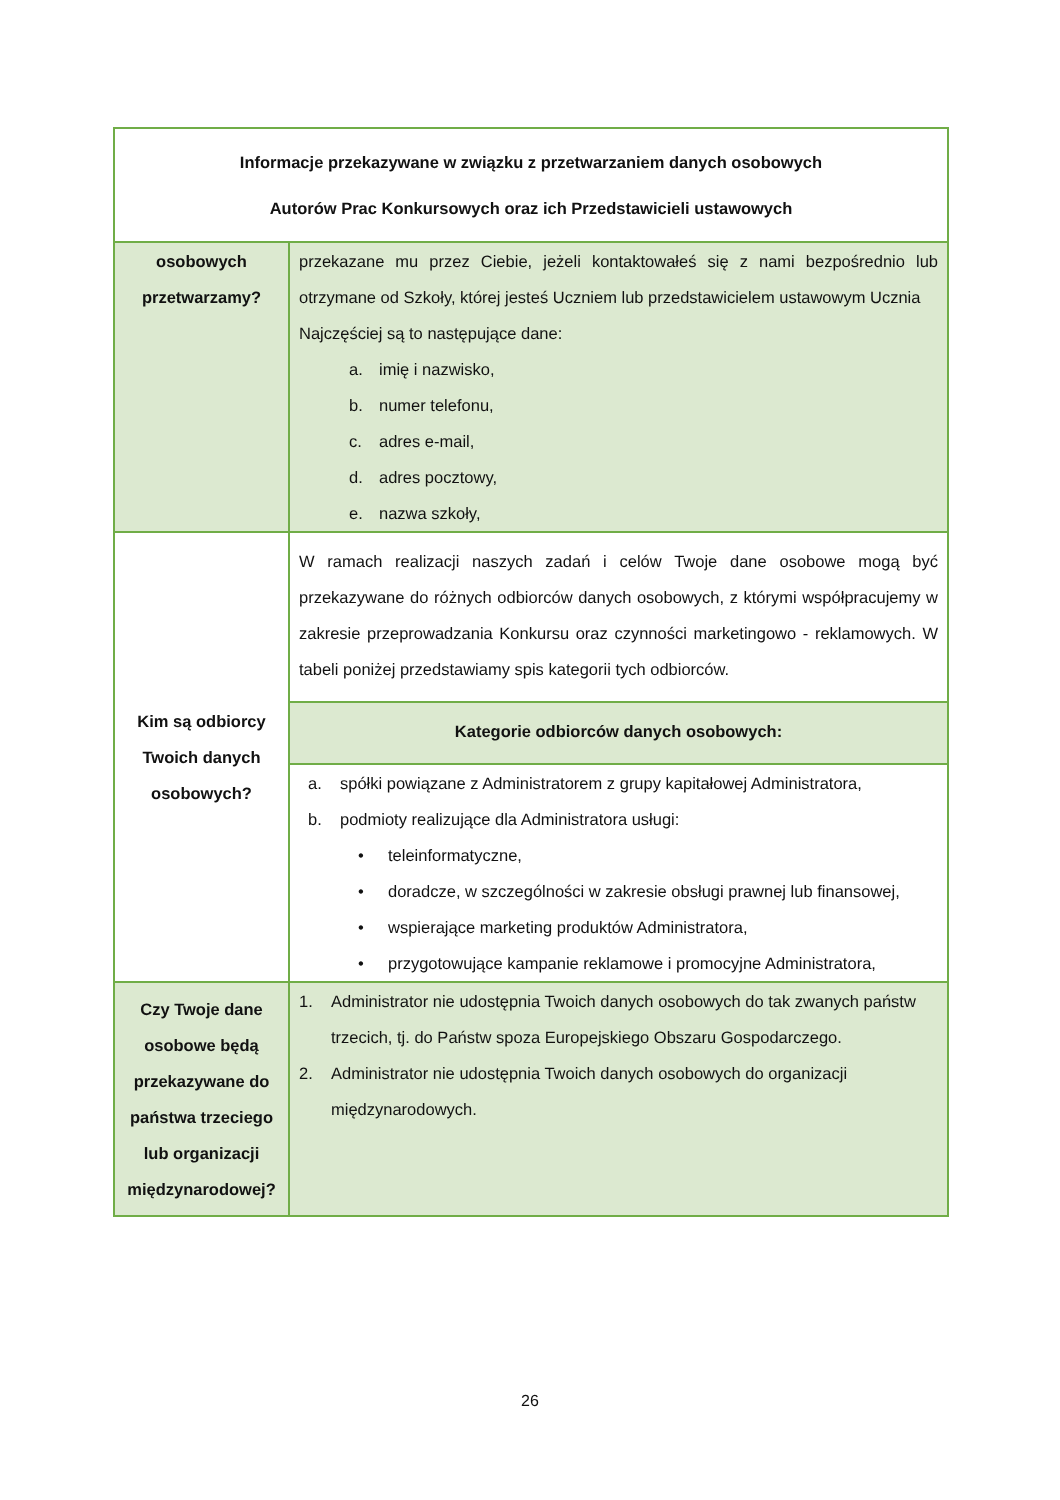| Informacje przekazywane w związku z przetwarzaniem danych osobowych Autorów Prac Konkursowych oraz ich Przedstawicieli ustawowych | |
| --- | --- |
| osobowych przetwarzamy? | przekazane mu przez Ciebie, jeżeli kontaktowałeś się z nami bezpośrednio lub otrzymane od Szkoły, której jesteś Uczniem lub przedstawicielem ustawowym Ucznia Najczęściej są to następujące dane: a. imię i nazwisko, b. numer telefonu, c. adres e-mail, d. adres pocztowy, e. nazwa szkoły, |
| Kim są odbiorcy Twoich danych osobowych? | W ramach realizacji naszych zadań i celów Twoje dane osobowe mogą być przekazywane do różnych odbiorców danych osobowych, z którymi współpracujemy w zakresie przeprowadzania Konkursu oraz czynności marketingowo - reklamowych. W tabeli poniżej przedstawiamy spis kategorii tych odbiorców. Kategorie odbiorców danych osobowych: a. spółki powiązane z Administratorem z grupy kapitałowej Administratora, b. podmioty realizujące dla Administratora usługi: • teleinformatyczne, • doradcze, w szczególności w zakresie obsługi prawnej lub finansowej, • wspierające marketing produktów Administratora, • przygotowujące kampanie reklamowe i promocyjne Administratora, |
| Czy Twoje dane osobowe będą przekazywane do państwa trzeciego lub organizacji międzynarodowej? | 1. Administrator nie udostępnia Twoich danych osobowych do tak zwanych państw trzecich, tj. do Państw spoza Europejskiego Obszaru Gospodarczego. 2. Administrator nie udostępnia Twoich danych osobowych do organizacji międzynarodowych. |
26